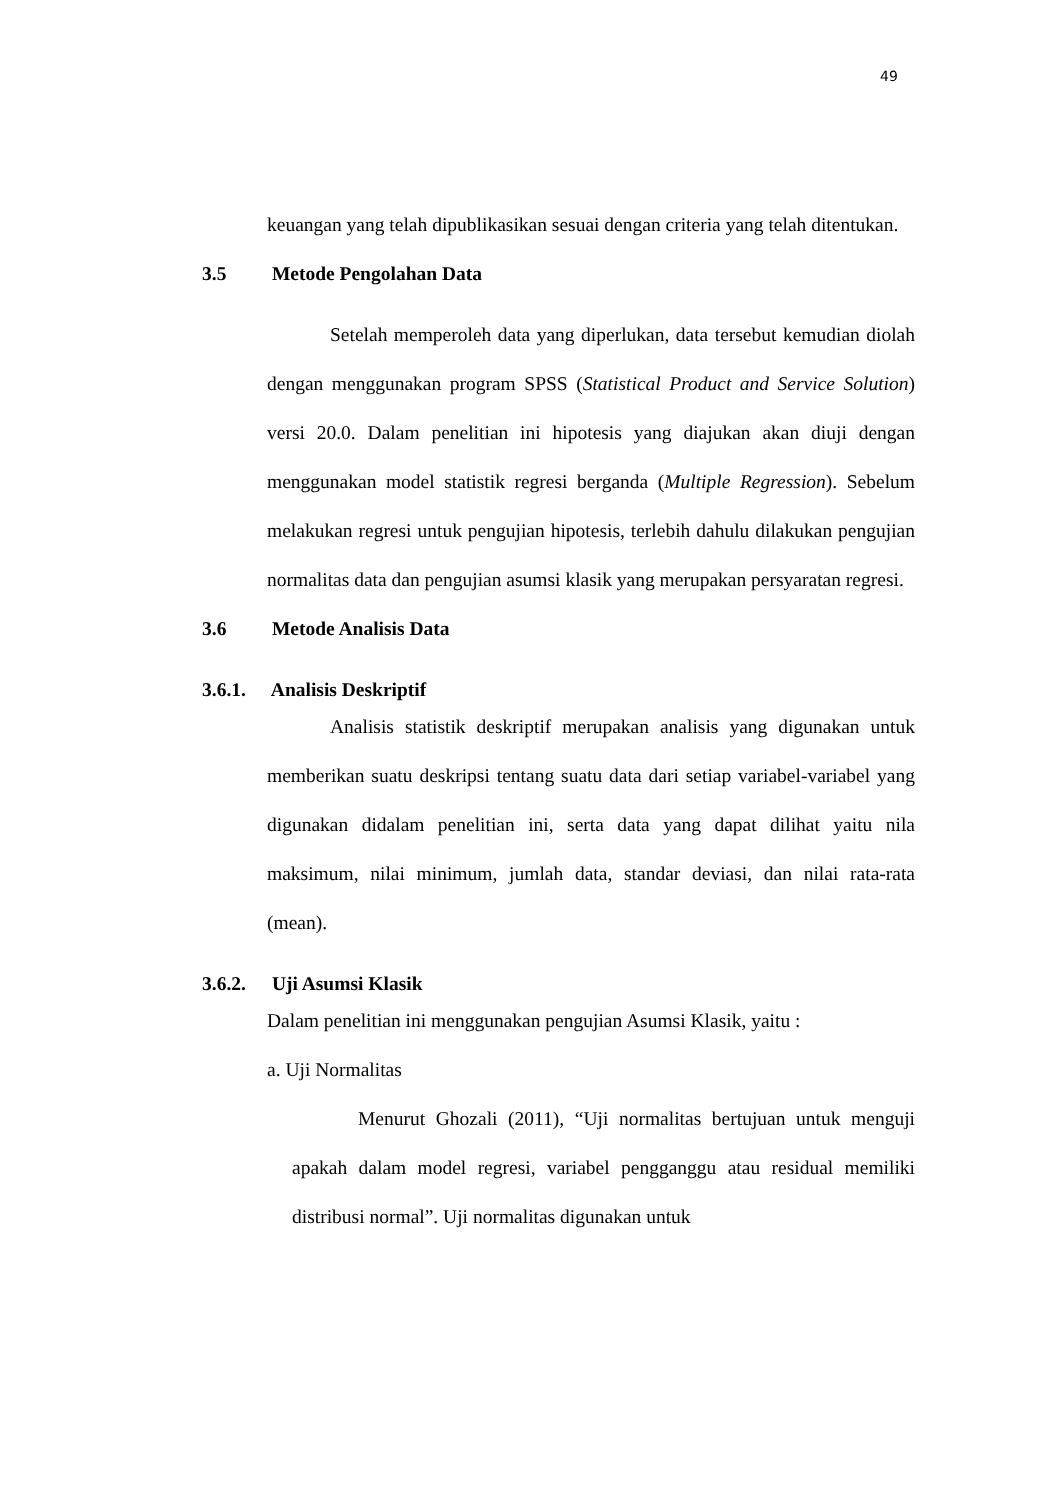49
keuangan yang telah dipublikasikan sesuai dengan criteria yang telah ditentukan.
3.5 Metode Pengolahan Data
Setelah memperoleh data yang diperlukan, data tersebut kemudian diolah dengan menggunakan program SPSS (Statistical Product and Service Solution) versi 20.0. Dalam penelitian ini hipotesis yang diajukan akan diuji dengan menggunakan model statistik regresi berganda (Multiple Regression). Sebelum melakukan regresi untuk pengujian hipotesis, terlebih dahulu dilakukan pengujian normalitas data dan pengujian asumsi klasik yang merupakan persyaratan regresi.
3.6 Metode Analisis Data
3.6.1. Analisis Deskriptif
Analisis statistik deskriptif merupakan analisis yang digunakan untuk memberikan suatu deskripsi tentang suatu data dari setiap variabel-variabel yang digunakan didalam penelitian ini, serta data yang dapat dilihat yaitu nila maksimum, nilai minimum, jumlah data, standar deviasi, dan nilai rata-rata (mean).
3.6.2. Uji Asumsi Klasik
Dalam penelitian ini menggunakan pengujian Asumsi Klasik, yaitu :
a. Uji Normalitas
Menurut Ghozali (2011), “Uji normalitas bertujuan untuk menguji apakah dalam model regresi, variabel pengganggu atau residual memiliki distribusi normal”. Uji normalitas digunakan untuk